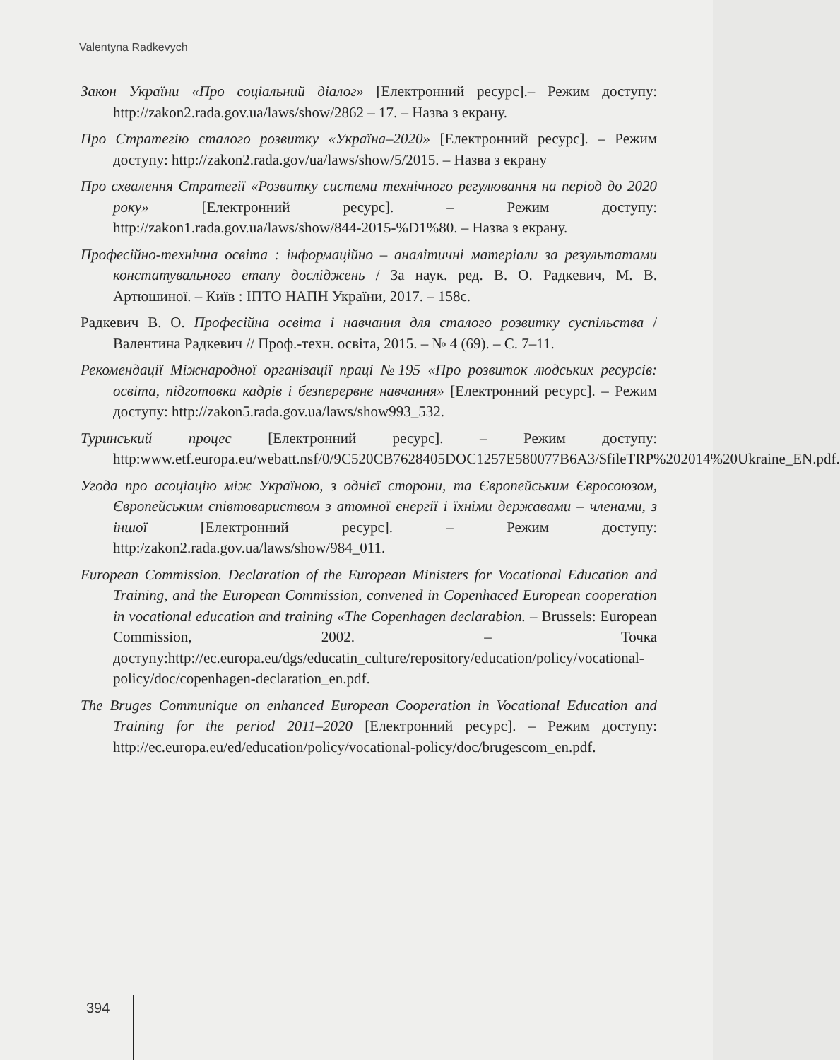Valentyna Radkevych
Закон України «Про соціальний діалог» [Електронний ресурс].– Режим доступу: http://zakon2.rada.gov.ua/laws/show/2862 – 17. – Назва з екрану.
Про Стратегію сталого розвитку «Україна–2020» [Електронний ресурс]. – Режим доступу: http://zakon2.rada.gov/ua/laws/show/5/2015. – Назва з екрану
Про схвалення Стратегії «Розвитку системи технічного регулювання на період до 2020 року» [Електронний ресурс]. – Режим доступу: http://zakon1.rada.gov.ua/laws/show/844-2015-%D1%80. – Назва з екрану.
Професійно-технічна освіта : інформаційно – аналітичні матеріали за результатами констатувального етапу досліджень / За наук. ред. В. О. Радкевич, М. В. Артюшиної. – Київ : ІПТО НАПН України, 2017. – 158с.
Радкевич В. О. Професійна освіта і навчання для сталого розвитку суспільства / Валентина Радкевич // Проф.-техн. освіта, 2015. – № 4 (69). – С. 7–11.
Рекомендації Міжнародної організації праці №195 «Про розвиток людських ресурсів: освіта, підготовка кадрів і безперервне навчання» [Електронний ресурс]. – Режим доступу: http://zakon5.rada.gov.ua/laws/show993_532.
Туринський процес [Електронний ресурс]. – Режим доступу: http:www.etf.europa.eu/webatt.nsf/0/9C520CB7628405DOC1257E580077B6A3/$fileTRP%202014%20Ukraine_EN.pdf.
Угода про асоціацію між Україною, з однієї сторони, та Європейським Євросоюзом, Європейським співтовариством з атомної енергії і їхніми державами – членами, з іншої [Електронний ресурс]. – Режим доступу: http:/zakon2.rada.gov.ua/laws/show/984_011.
European Commission. Declaration of the European Ministers for Vocational Education and Training, and the European Commission, convened in Copenhaced European cooperation in vocational education and training «The Copenhagen declarabion. – Brussels: European Commission, 2002. – Точка доступу:http://ec.europa.eu/dgs/educatin_culture/repository/education/policy/vocational-policy/doc/copenhagen-declaration_en.pdf.
The Bruges Communique on enhanced European Cooperation in Vocational Education and Training for the period 2011–2020 [Електронний ресурс]. – Режим доступу: http://ec.europa.eu/ed/education/policy/vocational-policy/doc/brugescom_en.pdf.
394